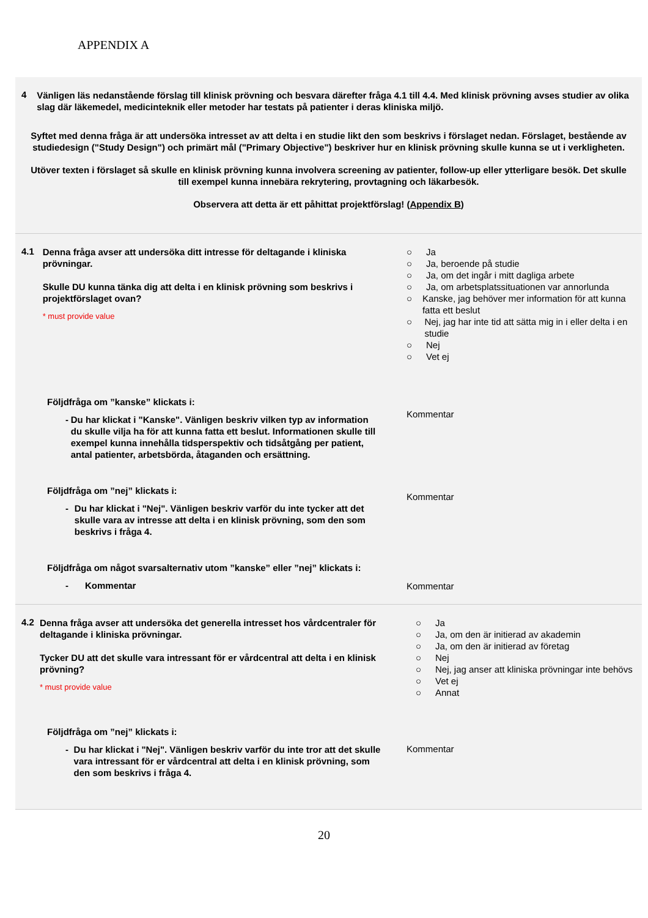APPENDIX A
4
Vänligen läs nedanstående förslag till klinisk prövning och besvara därefter fråga 4.1 till 4.4. Med klinisk prövning avses studier av olika slag där läkemedel, medicinteknik eller metoder har testats på patienter i deras kliniska miljö.
Syftet med denna fråga är att undersöka intresset av att delta i en studie likt den som beskrivs i förslaget nedan. Förslaget, bestående av studiedesign ("Study Design") och primärt mål ("Primary Objective") beskriver hur en klinisk prövning skulle kunna se ut i verkligheten.
Utöver texten i förslaget så skulle en klinisk prövning kunna involvera screening av patienter, follow-up eller ytterligare besök. Det skulle till exempel kunna innebära rekrytering, provtagning och läkarbesök.
Observera att detta är ett påhittat projektförslag! (Appendix B)
4.1
Denna fråga avser att undersöka ditt intresse för deltagande i kliniska prövningar.
Skulle DU kunna tänka dig att delta i en klinisk prövning som beskrivs i projektförslaget ovan?
* must provide value
○ Ja
○ Ja, beroende på studie
○ Ja, om det ingår i mitt dagliga arbete
○ Ja, om arbetsplatssituationen var annorlunda
○ Kanske, jag behöver mer information för att kunna fatta ett beslut
○ Nej, jag har inte tid att sätta mig in i eller delta i en studie
○ Nej
○ Vet ej
Följdfråga om ”kanske” klickats i:
- Du har klickat i "Kanske". Vänligen beskriv vilken typ av information du skulle vilja ha för att kunna fatta ett beslut. Informationen skulle till exempel kunna innehålla tidsperspektiv och tidsåtgång per patient, antal patienter, arbetsbörda, åtaganden och ersättning.
Kommentar
Följdfråga om ”nej” klickats i:
- Du har klickat i "Nej". Vänligen beskriv varför du inte tycker att det skulle vara av intresse att delta i en klinisk prövning, som den som beskrivs i fråga 4.
Kommentar
Följdfråga om något svarsalternativ utom ”kanske” eller ”nej” klickats i:
- Kommentar
Kommentar
4.2
Denna fråga avser att undersöka det generella intresset hos vårdcentraler för deltagande i kliniska prövningar.
Tycker DU att det skulle vara intressant för er vårdcentral att delta i en klinisk prövning?
* must provide value
○ Ja
○ Ja, om den är initierad av akademin
○ Ja, om den är initierad av företag
○ Nej
○ Nej, jag anser att kliniska prövningar inte behövs
○ Vet ej
○ Annat
Följdfråga om ”nej” klickats i:
- Du har klickat i "Nej". Vänligen beskriv varför du inte tror att det skulle vara intressant för er vårdcentral att delta i en klinisk prövning, som den som beskrivs i fråga 4.
Kommentar
20